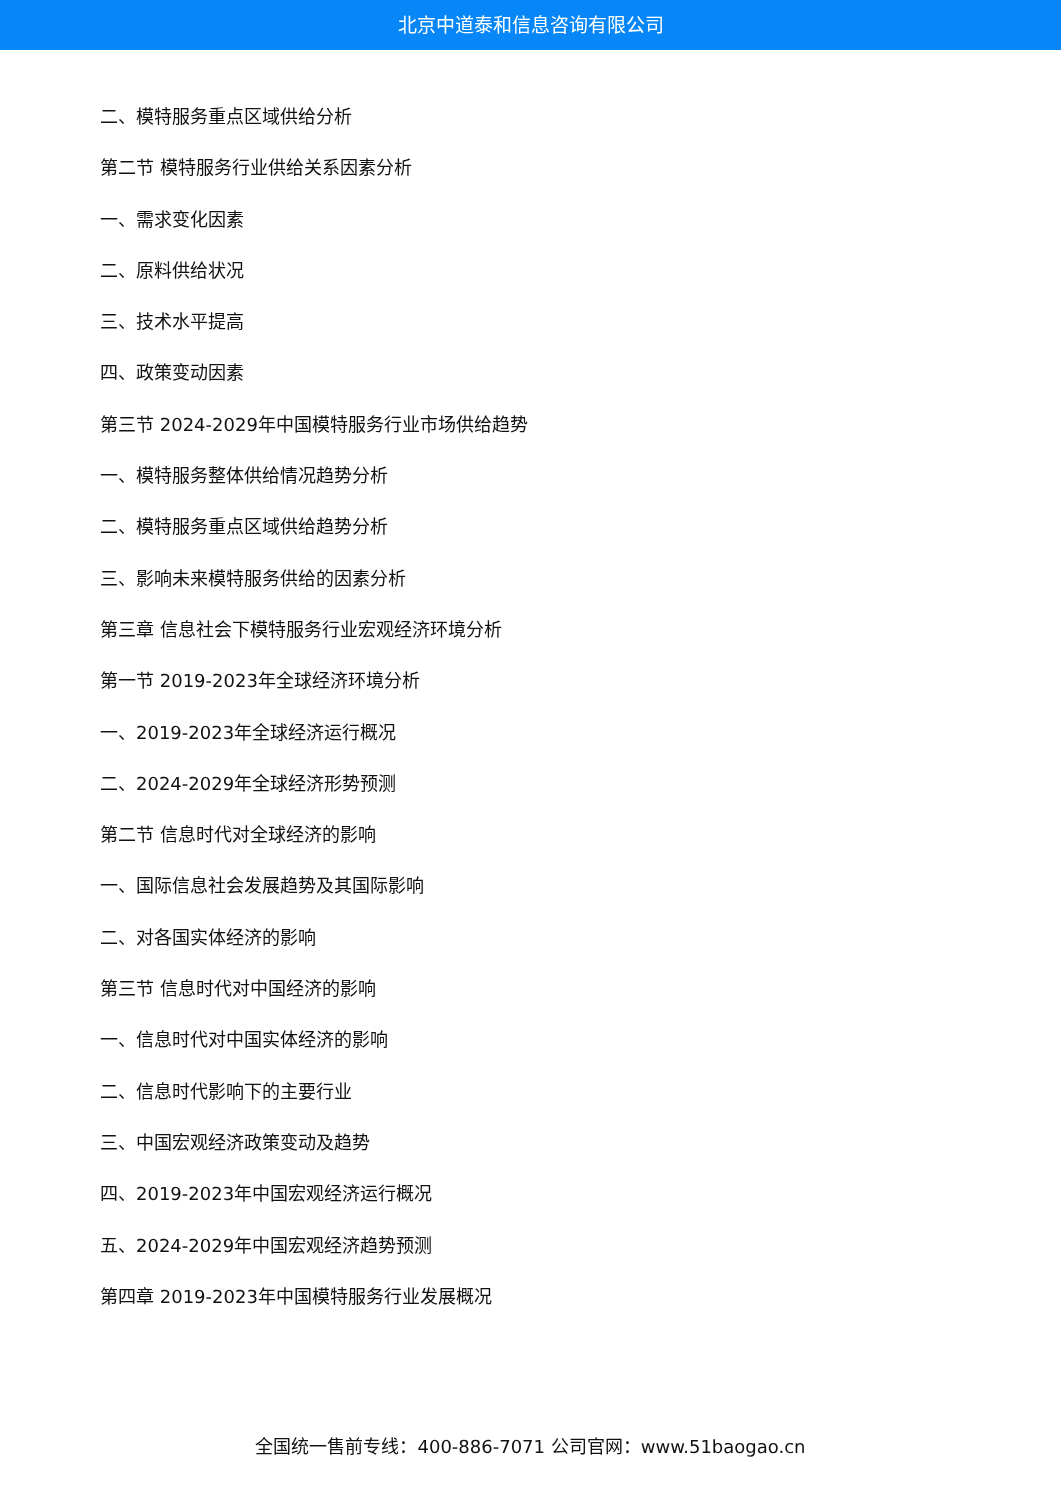北京中道泰和信息咨询有限公司
二、模特服务重点区域供给分析
第二节 模特服务行业供给关系因素分析
一、需求变化因素
二、原料供给状况
三、技术水平提高
四、政策变动因素
第三节 2024-2029年中国模特服务行业市场供给趋势
一、模特服务整体供给情况趋势分析
二、模特服务重点区域供给趋势分析
三、影响未来模特服务供给的因素分析
第三章 信息社会下模特服务行业宏观经济环境分析
第一节 2019-2023年全球经济环境分析
一、2019-2023年全球经济运行概况
二、2024-2029年全球经济形势预测
第二节 信息时代对全球经济的影响
一、国际信息社会发展趋势及其国际影响
二、对各国实体经济的影响
第三节 信息时代对中国经济的影响
一、信息时代对中国实体经济的影响
二、信息时代影响下的主要行业
三、中国宏观经济政策变动及趋势
四、2019-2023年中国宏观经济运行概况
五、2024-2029年中国宏观经济趋势预测
第四章 2019-2023年中国模特服务行业发展概况
全国统一售前专线：400-886-7071 公司官网：www.51baogao.cn